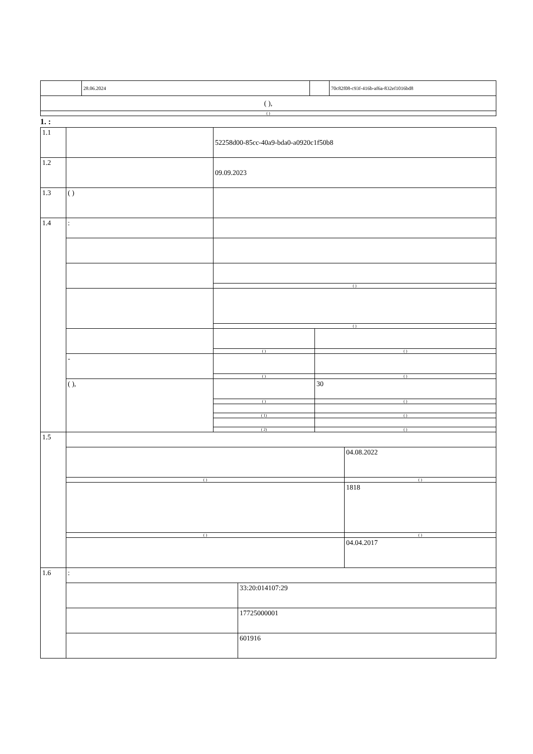| | 28.06.2024 | | 70c82f08-c93f-416b-af6a-832ef1016bd8 |
| ( ), | | | |
| ( ) | | | |
1. :
| 1.1 | | 52258d00-85cc-40a9-bda0-a0920c1f50b8 | |
| 1.2 | | 09.09.2023 | |
| 1.3 | ( ) | | |
| 1.4 | : | | |
| | | ( ) | |
| | | ( ) | |
| | | ( ) | ( ) |
| | - | | |
| | | ( ) | ( ) |
| | ( ), | | 30 |
| | | ( ) | ( ) |
| | | ( 1) | ( ) |
| | | ( 2) | ( ) |
| 1.5 | | |
| | | 04.08.2022 |
| | ( ) | ( ) |
| | | 1818 |
| | ( ) | ( ) |
| | | 04.04.2017 |
| 1.6 | : | |
| | | 33:20:014107:29 |
| | | 17725000001 |
| | | 601916 |